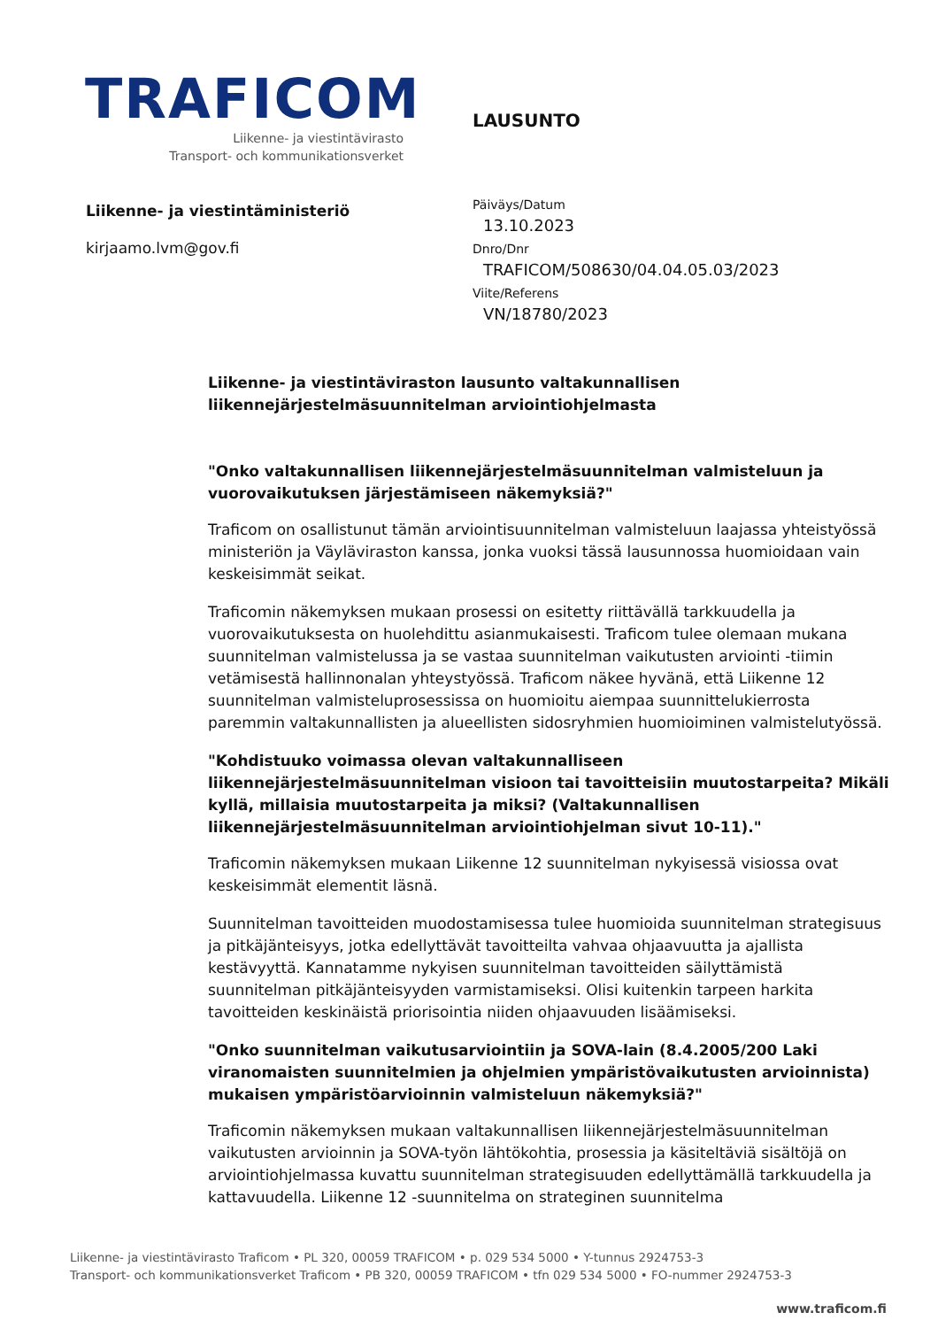TRAFICOM
Liikenne- ja viestintävirasto
Transport- och kommunikationsverket
LAUSUNTO
Liikenne- ja viestintäministeriö
kirjaamo.lvm@gov.fi
Päiväys/Datum
13.10.2023
Dnro/Dnr
TRAFICOM/508630/04.04.05.03/2023
Viite/Referens
VN/18780/2023
Liikenne- ja viestintäviraston lausunto valtakunnallisen liikennejärjestelmäsuunnitelman arviointiohjelmasta
"Onko valtakunnallisen liikennejärjestelmäsuunnitelman valmisteluun ja vuorovaikutuksen järjestämiseen näkemyksiä?"
Traficom on osallistunut tämän arviointisuunnitelman valmisteluun laajassa yhteistyössä ministeriön ja Väyläviraston kanssa, jonka vuoksi tässä lausunnossa huomioidaan vain keskeisimmät seikat.
Traficomin näkemyksen mukaan prosessi on esitetty riittävällä tarkkuudella ja vuorovaikutuksesta on huolehdittu asianmukaisesti. Traficom tulee olemaan mukana suunnitelman valmistelussa ja se vastaa suunnitelman vaikutusten arviointi -tiimin vetämisestä hallinnonalan yhteystyössä. Traficom näkee hyvänä, että Liikenne 12 suunnitelman valmisteluprosessissa on huomioitu aiempaa suunnittelukierrosta paremmin valtakunnallisten ja alueellisten sidosryhmien huomioiminen valmistelutyössä.
"Kohdistuuko voimassa olevan valtakunnalliseen liikennejärjestelmäsuunnitelman visioon tai tavoitteisiin muutostarpeita? Mikäli kyllä, millaisia muutostarpeita ja miksi? (Valtakunnallisen liikennejärjestelmäsuunnitelman arviointiohjelman sivut 10-11)."
Traficomin näkemyksen mukaan Liikenne 12 suunnitelman nykyisessä visiossa ovat keskeisimmät elementit läsnä.
Suunnitelman tavoitteiden muodostamisessa tulee huomioida suunnitelman strategisuus ja pitkäjänteisyys, jotka edellyttävät tavoitteilta vahvaa ohjaavuutta ja ajallista kestävyyttä. Kannatamme nykyisen suunnitelman tavoitteiden säilyttämistä suunnitelman pitkäjänteisyyden varmistamiseksi. Olisi kuitenkin tarpeen harkita tavoitteiden keskinäistä priorisointia niiden ohjaavuuden lisäämiseksi.
"Onko suunnitelman vaikutusarviointiin ja SOVA-lain (8.4.2005/200 Laki viranomaisten suunnitelmien ja ohjelmien ympäristövaikutusten arvioinnista) mukaisen ympäristöarvioinnin valmisteluun näkemyksiä?"
Traficomin näkemyksen mukaan valtakunnallisen liikennejärjestelmäsuunnitelman vaikutusten arvioinnin ja SOVA-työn lähtökohtia, prosessia ja käsiteltäviä sisältöjä on arviointiohjelmassa kuvattu suunnitelman strategisuuden edellyttämällä tarkkuudella ja kattavuudella. Liikenne 12 -suunnitelma on strateginen suunnitelma
Liikenne- ja viestintävirasto Traficom • PL 320, 00059 TRAFICOM • p. 029 534 5000 • Y-tunnus 2924753-3
Transport- och kommunikationsverket Traficom • PB 320, 00059 TRAFICOM • tfn 029 534 5000 • FO-nummer 2924753-3
www.traficom.fi